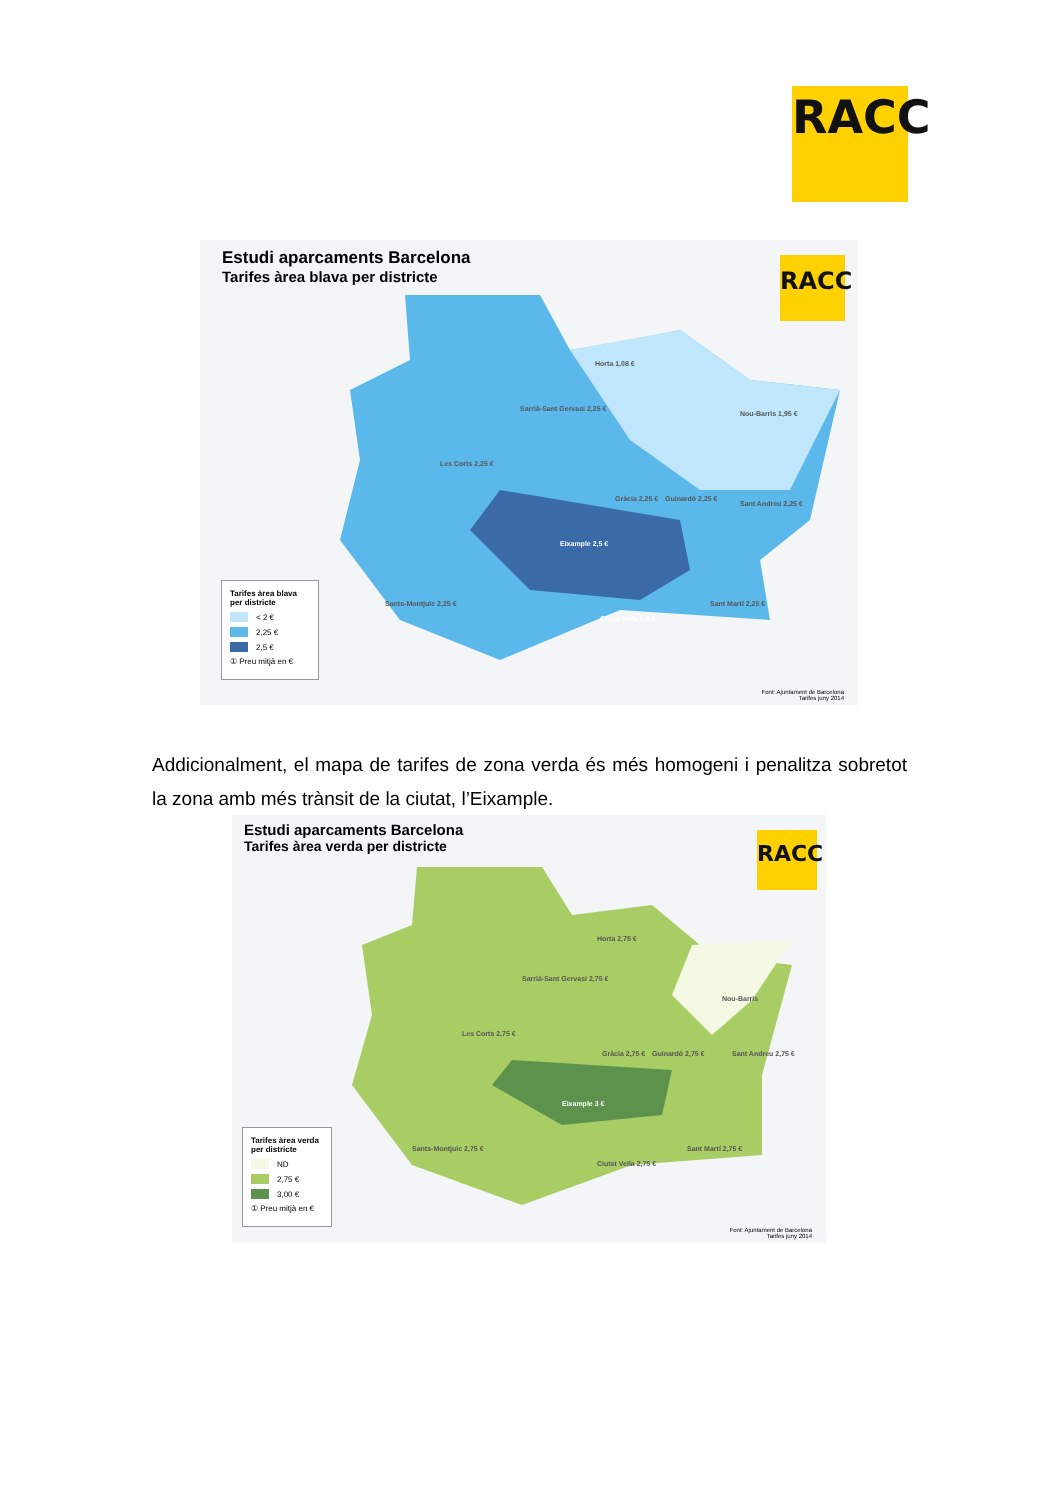RACC
Estudi aparcaments Barcelona
Tarifes àrea blava per districte
RACC
Horta 1,08 €
Nou-Barris 1,95 €
Sarrià-Sant Gervasi 2,25 €
Les Corts 2,25 €
Gràcia 2,25 € Guinardó 2,25 €
Sant Andreu 2,25 €
Eixample 2,5 €
Sants-Montjuïc 2,25 €
Ciutat Vella 2,5 €
Sant Martí 2,25 €
Tarifes àrea blava per districte
< 2 €
2,25 €
2,5 €
① Preu mitjà en €
Font: Ajuntament de Barcelona
Tarifes juny 2014
Addicionalment, el mapa de tarifes de zona verda és més homogeni i penalitza sobretot la zona amb més trànsit de la ciutat, l’Eixample.
Estudi aparcaments Barcelona
Tarifes àrea verda per districte
RACC
Horta 2,75 €
Nou-Barris
Sarrià-Sant Gervasi 2,75 €
Les Corts 2,75 €
Gràcia 2,75 € Guinardó 2,75 € Sant Andreu 2,75 €
Eixample 3 €
Sants-Montjuïc 2,75 €
Ciutat Vella 2,75 €
Sant Martí 2,75 €
Tarifes àrea verda per districte
ND
2,75 €
3,00 €
① Preu mitjà en €
Font: Ajuntament de Barcelona
Tarifes juny 2014